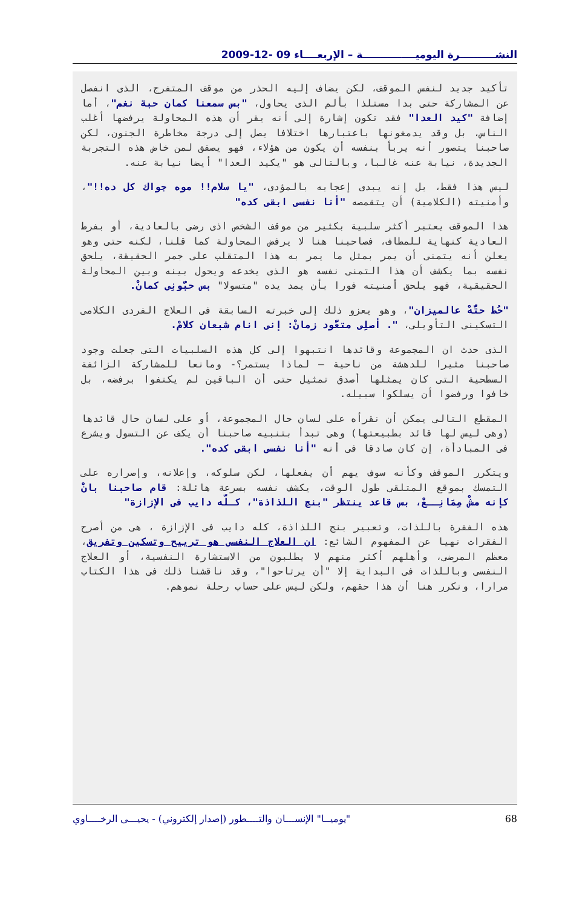النشــــــــــرة اليوميـــــــــــــــة – الإربعــــاء 09 -12-2009
تأكيد جديد لنفس الموقف، لكن يضاف إليه الحذر من موقف المتفرج، الذى انفصل عن المشاركة حتى بدا مستلذا بألم الذى يحاول، "بس سمعنا كمان حبة نغم"، أما إضافة "كيد العدا" فقد تكون إشارة إلى أنه يقر أن هذه المحاولة يرفضها أغلب الناس، بل وقد يدمغونها باعتبارها اختلافا يصل إلى درجة مخاطرة الجنون، لكن صاحبنا يتصور أنه يربأ بنفسه أن يكون من هؤلاء، فهو يصفق لمن خاض هذه التجربة الجديدة، نيابة عنه غالبا، وبالتالى هو "يكيد العدا" أيضا نيابة عنه.
ليس هذا فقط، بل إنه يبدى إعجابه بالمؤدى، "يا سلام!! موه جواك كل ده!!"، وأمنيته (الكلامية) أن يتقمصه "أنا نفسى ابقى كده"
هذا الموقف يعتبر أكثر سلبية بكثير من موقف الشخص اذى رضى بالعادية، أو بفرط العادية كنهاية للمطاف، فصاحبنا هنا لا يرفض المحاولة كما قلنا، لكنه حتى وهو يعلن أنه يتمنى أن يمر بمثل ما يمر به هذا المتقلب على جمر الحقيقة، يلحق نفسه بما يكشف أن هذا التمنى نفسه هو الذى يخدعه ويحول بينه وبين المحاولة الحقيقية، فهو يلحق أمنيته فورا بأن يمد يده "متسولا" بس حبُّونِى كمانْ.
"حُط حتُّهْ عالميزان"، وهو يعزو ذلك إلى خبرته السابقة فى العلاج الفردى الكلامى التسكينى التأويلى، ". أصلِى متعَّود زمانْ: إنى انام شبعان كلامْ.
الذى حدث ان المجموعة وقائدها انتبهوا إلى كل هذه السلبيات التى جعلت وجود صاحبنا مثيرا للدهشة من ناحية – لماذا يستمر؟- ومانعا للمشاركة الزائفة السطحية التى كان يمثلها أصدق تمثيل حتى أن الباقين لم يكتفوا برفضه، بل خافوا ورفضوا أن يسلكوا سبيله.
المقطع التالى يمكن أن نقرأه على لسان حال المجموعة، أو على لسان حال قائدها (وهى ليس لها قائد بطبيعتها) وهى تبدأ بتنبيه صاحبنا أن يكف عن التسول ويشرع فى المبادأة، إن كان صادقا فى أنه "أنا نفسى ابقى كده".
ويتكرر الموقف وكأنه سوف يهم أن يفعلها، لكن سلوكه، وإعلانه، وإصراره على التمسك بموقع المتلقى طول الوقت، يكشف نفسه بسرعة هائلة: قام صاحبنا بانْ كإنه مشْ مِمَانِــعْ، بس قاعد ينتظر "بنج اللذاذة"، كـلّه دايب فى الإزازة"
هذه الفقرة باللذات، وتعبير بنج اللذاذة، كله دايب فى الإزازة ، هى من أصرح الفقرات نهيا عن المفهوم الشائع: ان العلاج النفسى هو ترييح وتسكين وتفريق، معظم المرضى، وأهلهم أكثر منهم لا يطلبون من الاستشارة النفسية، أو العلاج النفسى وباللذات فى البداية إلا "أن يرتاحوا"، وقد ناقشنا ذلك فى هذا الكتاب مرارا، ونكرر هنا أن هذا حقهم، ولكن ليس على حساب رحلة نموهم.
"يوميــا" الإنســـان والتــــطور (إصدار إلكتروني) - يحيـــى الرخــــاوي 68